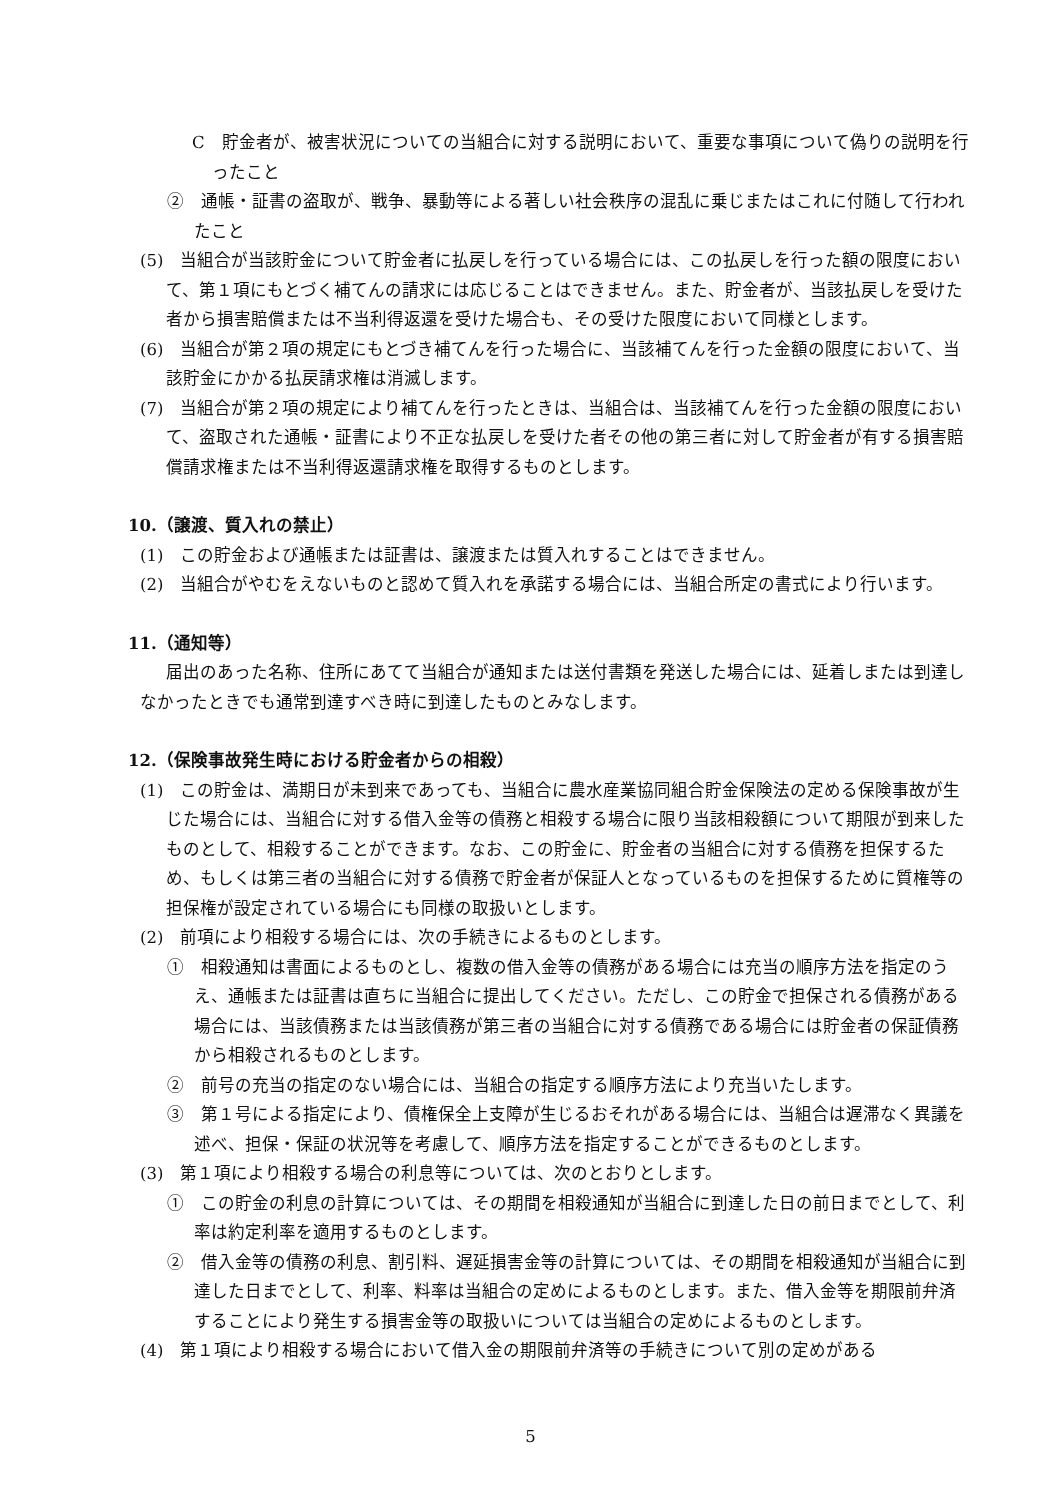C　貯金者が、被害状況についての当組合に対する説明において、重要な事項について偽りの説明を行ったこと
②　通帳・証書の盗取が、戦争、暴動等による著しい社会秩序の混乱に乗じまたはこれに付随して行われたこと
(5)　当組合が当該貯金について貯金者に払戻しを行っている場合には、この払戻しを行った額の限度において、第１項にもとづく補てんの請求には応じることはできません。また、貯金者が、当該払戻しを受けた者から損害賠償または不当利得返還を受けた場合も、その受けた限度において同様とします。
(6)　当組合が第２項の規定にもとづき補てんを行った場合に、当該補てんを行った金額の限度において、当該貯金にかかる払戻請求権は消滅します。
(7)　当組合が第２項の規定により補てんを行ったときは、当組合は、当該補てんを行った金額の限度において、盗取された通帳・証書により不正な払戻しを受けた者その他の第三者に対して貯金者が有する損害賠償請求権または不当利得返還請求権を取得するものとします。
10.（譲渡、質入れの禁止）
(1)　この貯金および通帳または証書は、譲渡または質入れすることはできません。
(2)　当組合がやむをえないものと認めて質入れを承諾する場合には、当組合所定の書式により行います。
11.（通知等）
届出のあった名称、住所にあてて当組合が通知または送付書類を発送した場合には、延着しまたは到達しなかったときでも通常到達すべき時に到達したものとみなします。
12.（保険事故発生時における貯金者からの相殺）
(1)　この貯金は、満期日が未到来であっても、当組合に農水産業協同組合貯金保険法の定める保険事故が生じた場合には、当組合に対する借入金等の債務と相殺する場合に限り当該相殺額について期限が到来したものとして、相殺することができます。なお、この貯金に、貯金者の当組合に対する債務を担保するため、もしくは第三者の当組合に対する債務で貯金者が保証人となっているものを担保するために質権等の担保権が設定されている場合にも同様の取扱いとします。
(2)　前項により相殺する場合には、次の手続きによるものとします。
①　相殺通知は書面によるものとし、複数の借入金等の債務がある場合には充当の順序方法を指定のうえ、通帳または証書は直ちに当組合に提出してください。ただし、この貯金で担保される債務がある場合には、当該債務または当該債務が第三者の当組合に対する債務である場合には貯金者の保証債務から相殺されるものとします。
②　前号の充当の指定のない場合には、当組合の指定する順序方法により充当いたします。
③　第１号による指定により、債権保全上支障が生じるおそれがある場合には、当組合は遅滞なく異議を述べ、担保・保証の状況等を考慮して、順序方法を指定することができるものとします。
(3)　第１項により相殺する場合の利息等については、次のとおりとします。
①　この貯金の利息の計算については、その期間を相殺通知が当組合に到達した日の前日までとして、利率は約定利率を適用するものとします。
②　借入金等の債務の利息、割引料、遅延損害金等の計算については、その期間を相殺通知が当組合に到達した日までとして、利率、料率は当組合の定めによるものとします。また、借入金等を期限前弁済することにより発生する損害金等の取扱いについては当組合の定めによるものとします。
(4)　第１項により相殺する場合において借入金の期限前弁済等の手続きについて別の定めがある
5